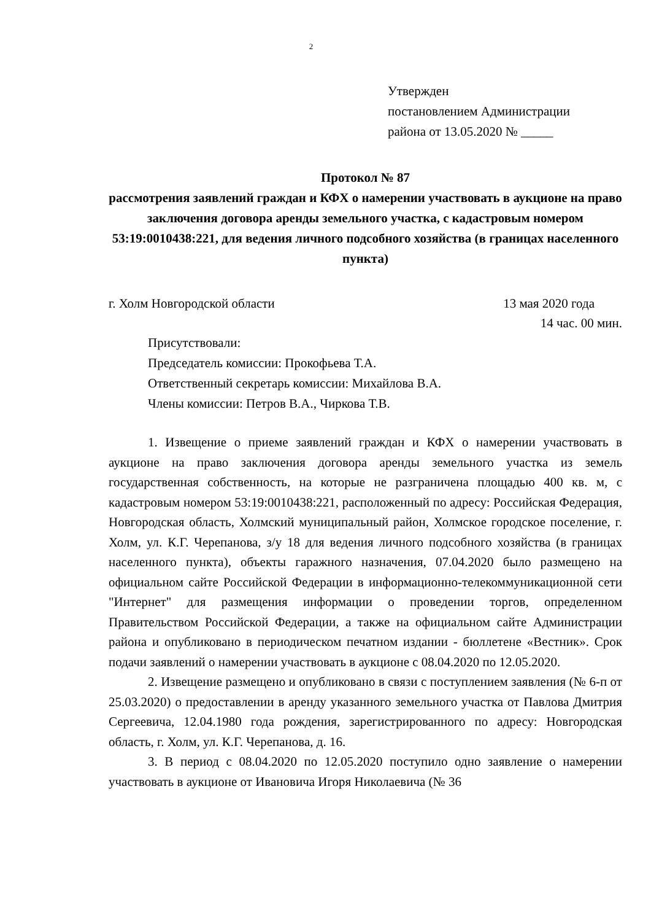2
Утвержден
постановлением Администрации
района от 13.05.2020 № _____
Протокол № 87
рассмотрения заявлений граждан и КФХ о намерении участвовать в аукционе на право заключения договора аренды земельного участка, с кадастровым номером 53:19:0010438:221, для ведения личного подсобного хозяйства (в границах населенного пункта)
г. Холм Новгородской области 13 мая 2020 года
14 час. 00 мин.
Присутствовали:
Председатель комиссии: Прокофьева Т.А.
Ответственный секретарь комиссии: Михайлова В.А.
Члены комиссии: Петров В.А., Чиркова Т.В.
1. Извещение о приеме заявлений граждан и КФХ о намерении участвовать в аукционе на право заключения договора аренды земельного участка из земель государственная собственность, на которые не разграничена площадью 400 кв. м, с кадастровым номером 53:19:0010438:221, расположенный по адресу: Российская Федерация, Новгородская область, Холмский муниципальный район, Холмское городское поселение, г. Холм, ул. К.Г. Черепанова, з/у 18 для ведения личного подсобного хозяйства (в границах населенного пункта), объекты гаражного назначения, 07.04.2020 было размещено на официальном сайте Российской Федерации в информационно-телекоммуникационной сети "Интернет" для размещения информации о проведении торгов, определенном Правительством Российской Федерации, а также на официальном сайте Администрации района и опубликовано в периодическом печатном издании - бюллетене «Вестник». Срок подачи заявлений о намерении участвовать в аукционе с 08.04.2020 по 12.05.2020.
2. Извещение размещено и опубликовано в связи с поступлением заявления (№ 6-п от 25.03.2020) о предоставлении в аренду указанного земельного участка от Павлова Дмитрия Сергеевича, 12.04.1980 года рождения, зарегистрированного по адресу: Новгородская область, г. Холм, ул. К.Г. Черепанова, д. 16.
3. В период с 08.04.2020 по 12.05.2020 поступило одно заявление о намерении участвовать в аукционе от Ивановича Игоря Николаевича (№ 36